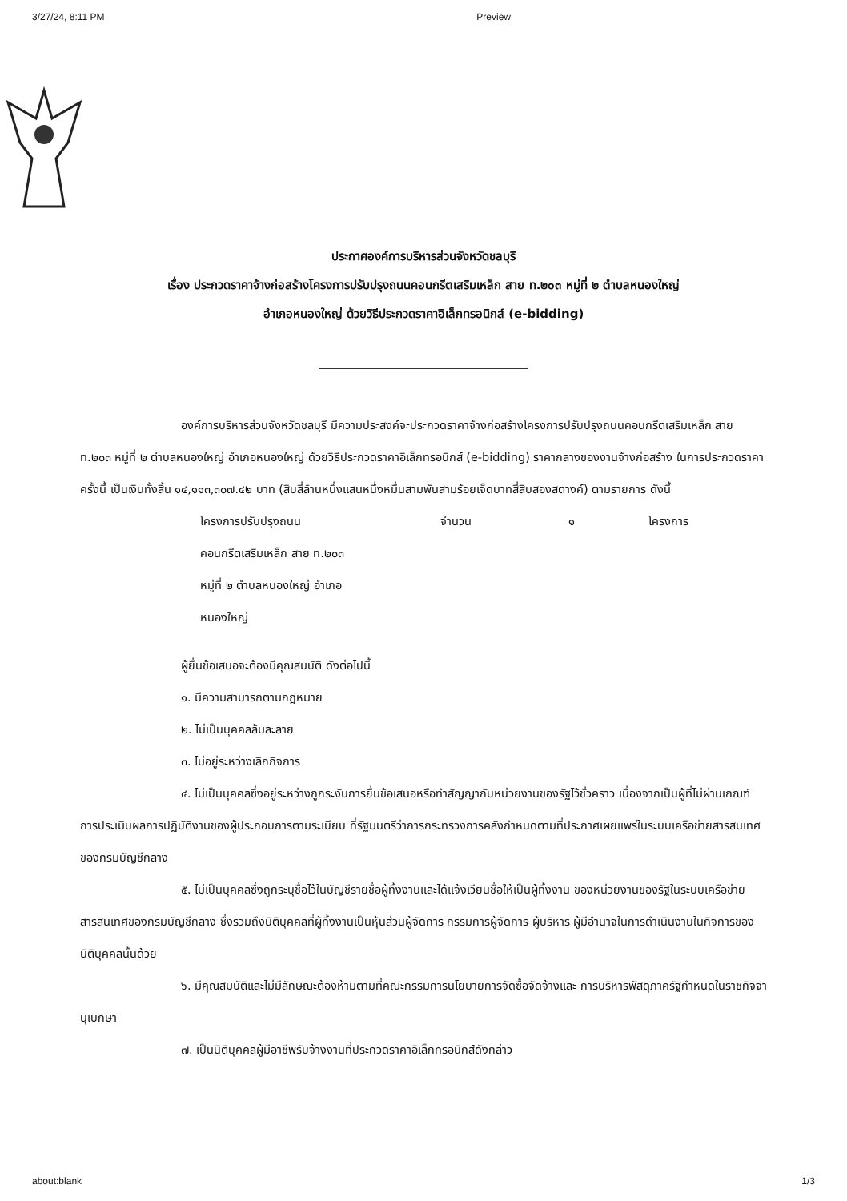3/27/24, 8:11 PM Preview
ประกาศองค์การบริหารส่วนจังหวัดชลบุรี
เรื่อง ประกวดราคาจ้างก่อสร้างโครงการปรับปรุงถนนคอนกรีตเสริมเหล็ก สาย ท.๒๐๓ หมู่ที่ ๒ ตำบลหนองใหญ่
อำเภอหนองใหญ่ ด้วยวิธีประกวดราคาอิเล็กทรอนิกส์ (e-bidding)
องค์การบริหารส่วนจังหวัดชลบุรี มีความประสงค์จะประกวดราคาจ้างก่อสร้างโครงการปรับปรุงถนนคอนกรีตเสริมเหล็ก สาย ท.๒๐๓ หมู่ที่ ๒ ตำบลหนองใหญ่ อำเภอหนองใหญ่ ด้วยวิธีประกวดราคาอิเล็กทรอนิกส์ (e-bidding) ราคากลางของงานจ้างก่อสร้าง ในการประกวดราคาครั้งนี้ เป็นเงินทั้งสิ้น ๑๔,๑๑๓,๓๐๗.๔๒ บาท (สิบสี่ล้านหนึ่งแสนหนึ่งหมื่นสามพันสามร้อยเจ็ดบาทสี่สิบสองสตางค์) ตามรายการ ดังนี้
| โครงการปรับปรุงถนน คอนกรีตเสริมเหล็ก สาย ท.๒๐๓ หมู่ที่ ๒ ตำบลหนองใหญ่ อำเภอ หนองใหญ่ | จำนวน | ๑ | โครงการ |
ผู้ยื่นข้อเสนอจะต้องมีคุณสมบัติ ดังต่อไปนี้
๑. มีความสามารถตามกฎหมาย
๒. ไม่เป็นบุคคลล้มละลาย
๓. ไม่อยู่ระหว่างเลิกกิจการ
๔. ไม่เป็นบุคคลซึ่งอยู่ระหว่างถูกระงับการยื่นข้อเสนอหรือทำสัญญากับหน่วยงานของรัฐไว้ชั่วคราว เนื่องจากเป็นผู้ที่ไม่ผ่านเกณฑ์การประเมินผลการปฏิบัติงานของผู้ประกอบการตามระเบียบ ที่รัฐมนตรีว่าการกระทรวงการคลังกำหนดตามที่ประกาศเผยแพร่ในระบบเครือข่ายสารสนเทศของกรมบัญชีกลาง
๕. ไม่เป็นบุคคลซึ่งถูกระบุชื่อไว้ในบัญชีรายชื่อผู้ทิ้งงานและได้แจ้งเวียนชื่อให้เป็นผู้ทิ้งงาน ของหน่วยงานของรัฐในระบบเครือข่ายสารสนเทศของกรมบัญชีกลาง ซึ่งรวมถึงนิติบุคคลที่ผู้ทิ้งงานเป็นหุ้นส่วนผู้จัดการ กรรมการผู้จัดการ ผู้บริหาร ผู้มีอำนาจในการดำเนินงานในกิจการของนิติบุคคลนั้นด้วย
๖. มีคุณสมบัติและไม่มีลักษณะต้องห้ามตามที่คณะกรรมการนโยบายการจัดซื้อจัดจ้างและ การบริหารพัสดุภาครัฐกำหนดในราชกิจจานุเบกษา
๗. เป็นนิติบุคคลผู้มีอาชีพรับจ้างงานที่ประกวดราคาอิเล็กทรอนิกส์ดังกล่าว
about:blank 1/3